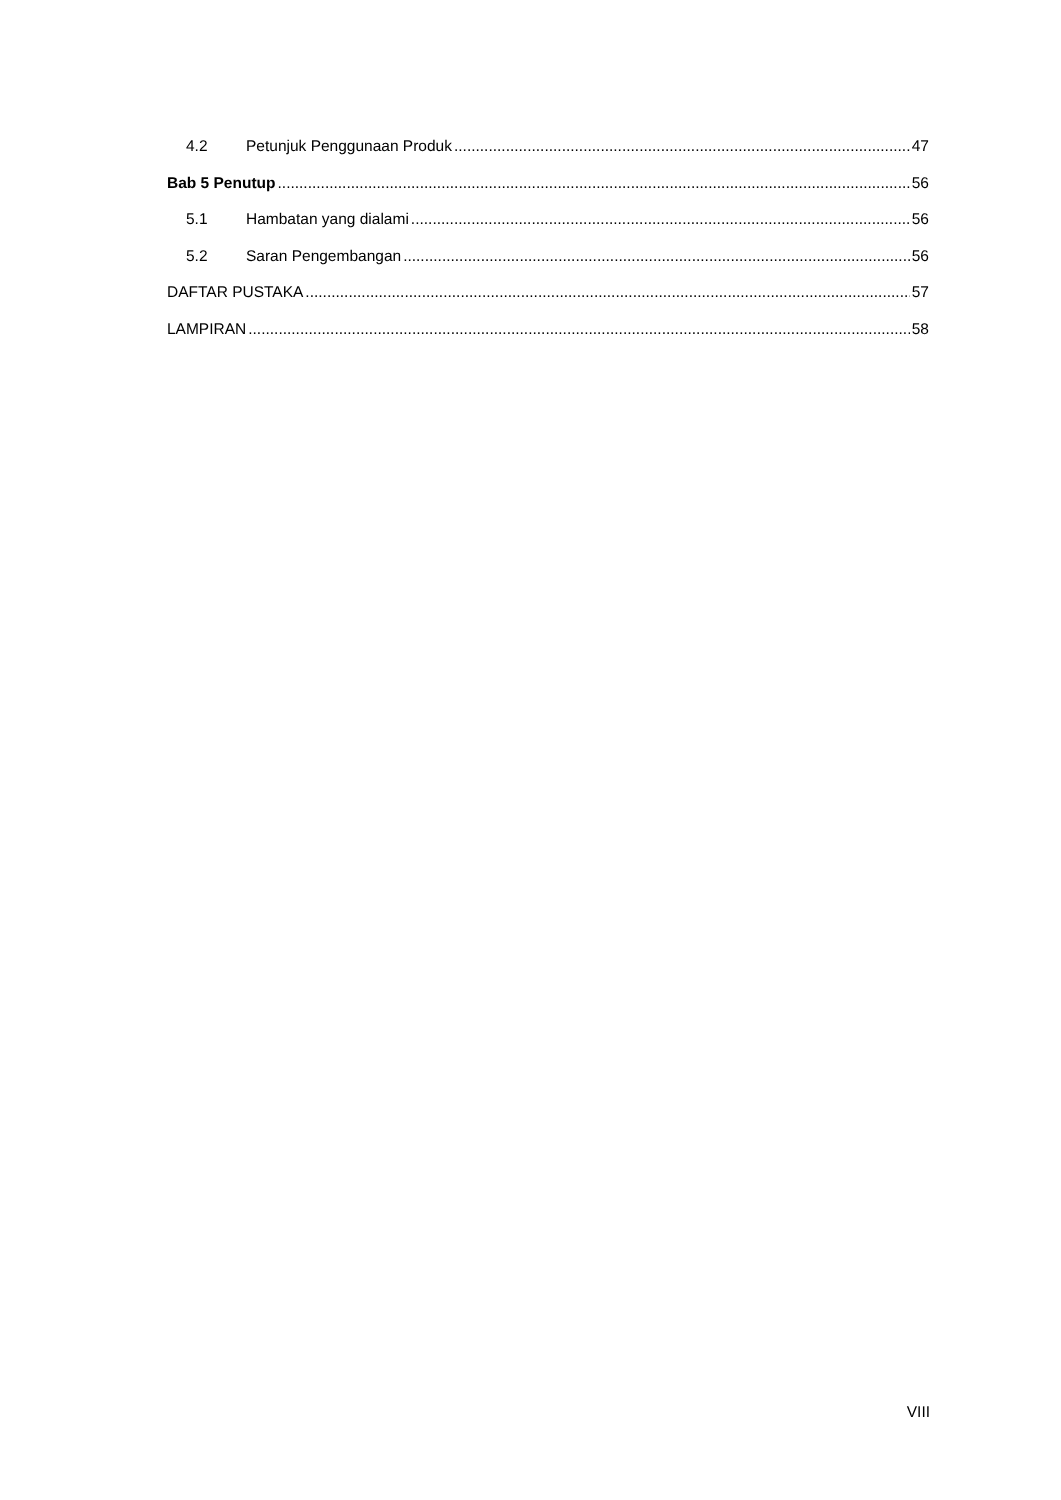4.2 Petunjuk Penggunaan Produk 47
Bab 5 Penutup 56
5.1 Hambatan yang dialami 56
5.2 Saran Pengembangan 56
DAFTAR PUSTAKA 57
LAMPIRAN 58
VIII